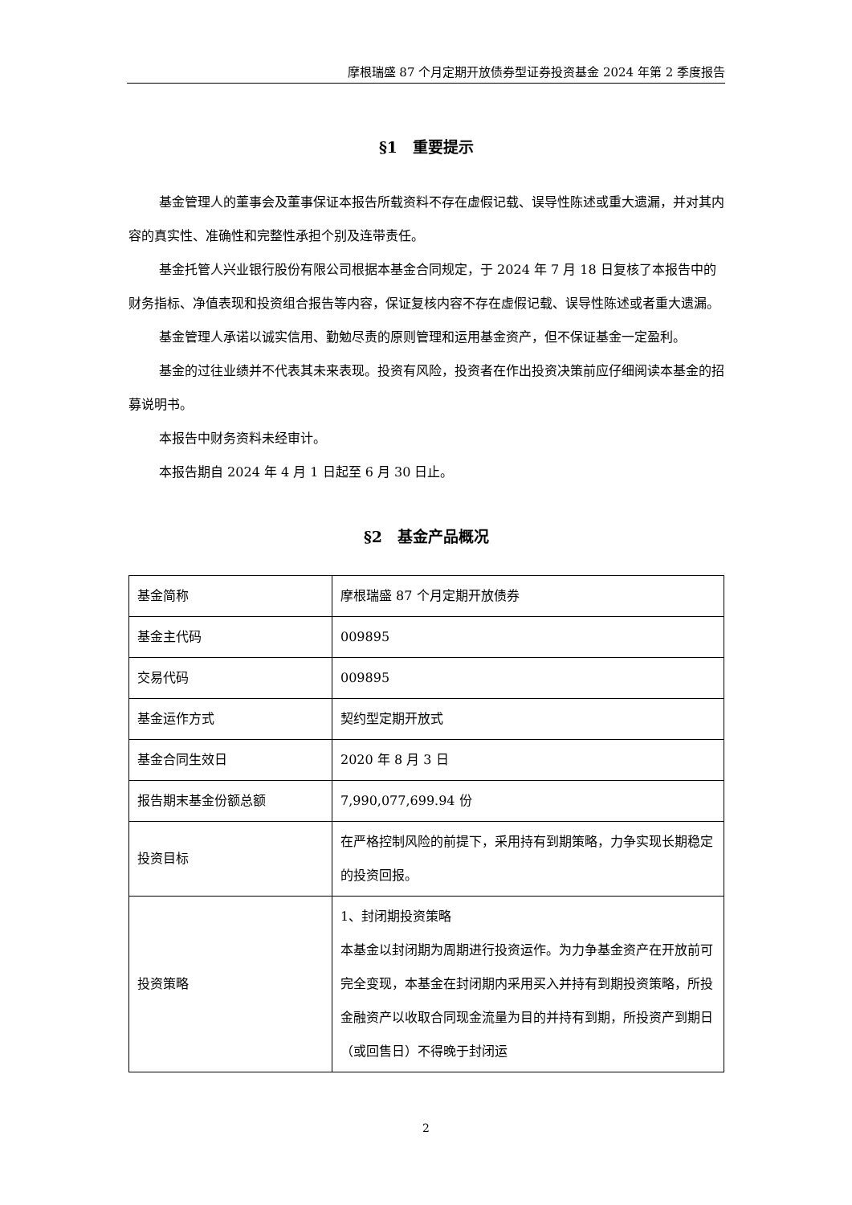摩根瑞盛 87 个月定期开放债券型证券投资基金 2024 年第 2 季度报告
§1　重要提示
基金管理人的董事会及董事保证本报告所载资料不存在虚假记载、误导性陈述或重大遗漏，并对其内容的真实性、准确性和完整性承担个别及连带责任。
基金托管人兴业银行股份有限公司根据本基金合同规定，于 2024 年 7 月 18 日复核了本报告中的财务指标、净值表现和投资组合报告等内容，保证复核内容不存在虚假记载、误导性陈述或者重大遗漏。
基金管理人承诺以诚实信用、勤勉尽责的原则管理和运用基金资产，但不保证基金一定盈利。
基金的过往业绩并不代表其未来表现。投资有风险，投资者在作出投资决策前应仔细阅读本基金的招募说明书。
本报告中财务资料未经审计。
本报告期自 2024 年 4 月 1 日起至 6 月 30 日止。
§2　基金产品概况
| 基金简称 | 摩根瑞盛 87 个月定期开放债券 |
| 基金主代码 | 009895 |
| 交易代码 | 009895 |
| 基金运作方式 | 契约型定期开放式 |
| 基金合同生效日 | 2020 年 8 月 3 日 |
| 报告期末基金份额总额 | 7,990,077,699.94 份 |
| 投资目标 | 在严格控制风险的前提下，采用持有到期策略，力争实现长期稳定的投资回报。 |
| 投资策略 | 1、封闭期投资策略 本基金以封闭期为周期进行投资运作。为力争基金资产在开放前可完全变现，本基金在封闭期内采用买入并持有到期投资策略，所投金融资产以收取合同现金流量为目的并持有到期，所投资产到期日（或回售日）不得晚于封闭运 |
2